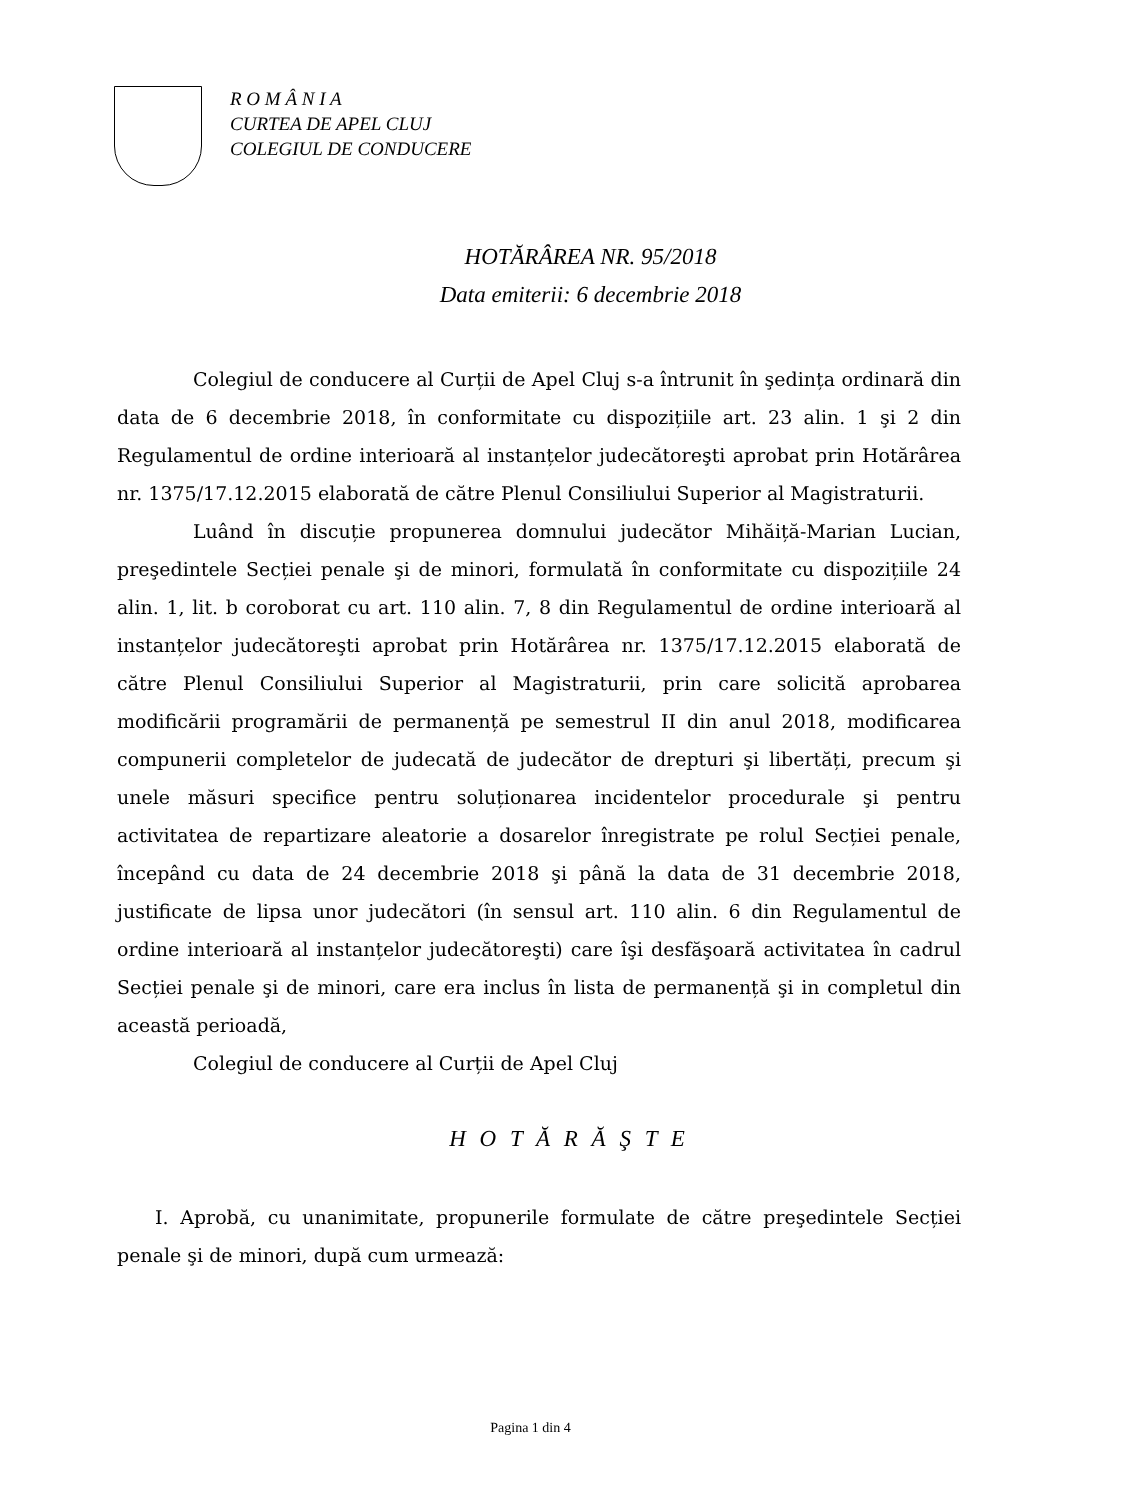R O M Â N I A
CURTEA DE APEL CLUJ
COLEGIUL DE CONDUCERE
HOTĂRÂREA NR. 95/2018
Data emiterii: 6 decembrie 2018
Colegiul de conducere al Curții de Apel Cluj s-a întrunit în şedința ordinară din data de 6 decembrie 2018, în conformitate cu dispozițiile art. 23 alin. 1 şi 2 din Regulamentul de ordine interioară al instanțelor judecătoreşti aprobat prin Hotărârea nr. 1375/17.12.2015 elaborată de către Plenul Consiliului Superior al Magistraturii.
Luând în discuție propunerea domnului judecător Mihăiță-Marian Lucian, preşedintele Secției penale şi de minori, formulată în conformitate cu dispozițiile 24 alin. 1, lit. b coroborat cu art. 110 alin. 7, 8 din Regulamentul de ordine interioară al instanțelor judecătoreşti aprobat prin Hotărârea nr. 1375/17.12.2015 elaborată de către Plenul Consiliului Superior al Magistraturii, prin care solicită aprobarea modificării programării de permanență pe semestrul II din anul 2018, modificarea compunerii completelor de judecată de judecător de drepturi şi libertăți, precum şi unele măsuri specifice pentru soluționarea incidentelor procedurale şi pentru activitatea de repartizare aleatorie a dosarelor înregistrate pe rolul Secției penale, începând cu data de 24 decembrie 2018 şi până la data de 31 decembrie 2018, justificate de lipsa unor judecători (în sensul art. 110 alin. 6 din Regulamentul de ordine interioară al instanțelor judecătoreşti) care îşi desfăşoară activitatea în cadrul Secției penale şi de minori, care era inclus în lista de permanență şi in completul din această perioadă,
Colegiul de conducere al Curții de Apel Cluj
H O T Ă R Ă Ş T E
I. Aprobă, cu unanimitate, propunerile formulate de către preşedintele Secției penale şi de minori, după cum urmează:
Pagina 1 din 4